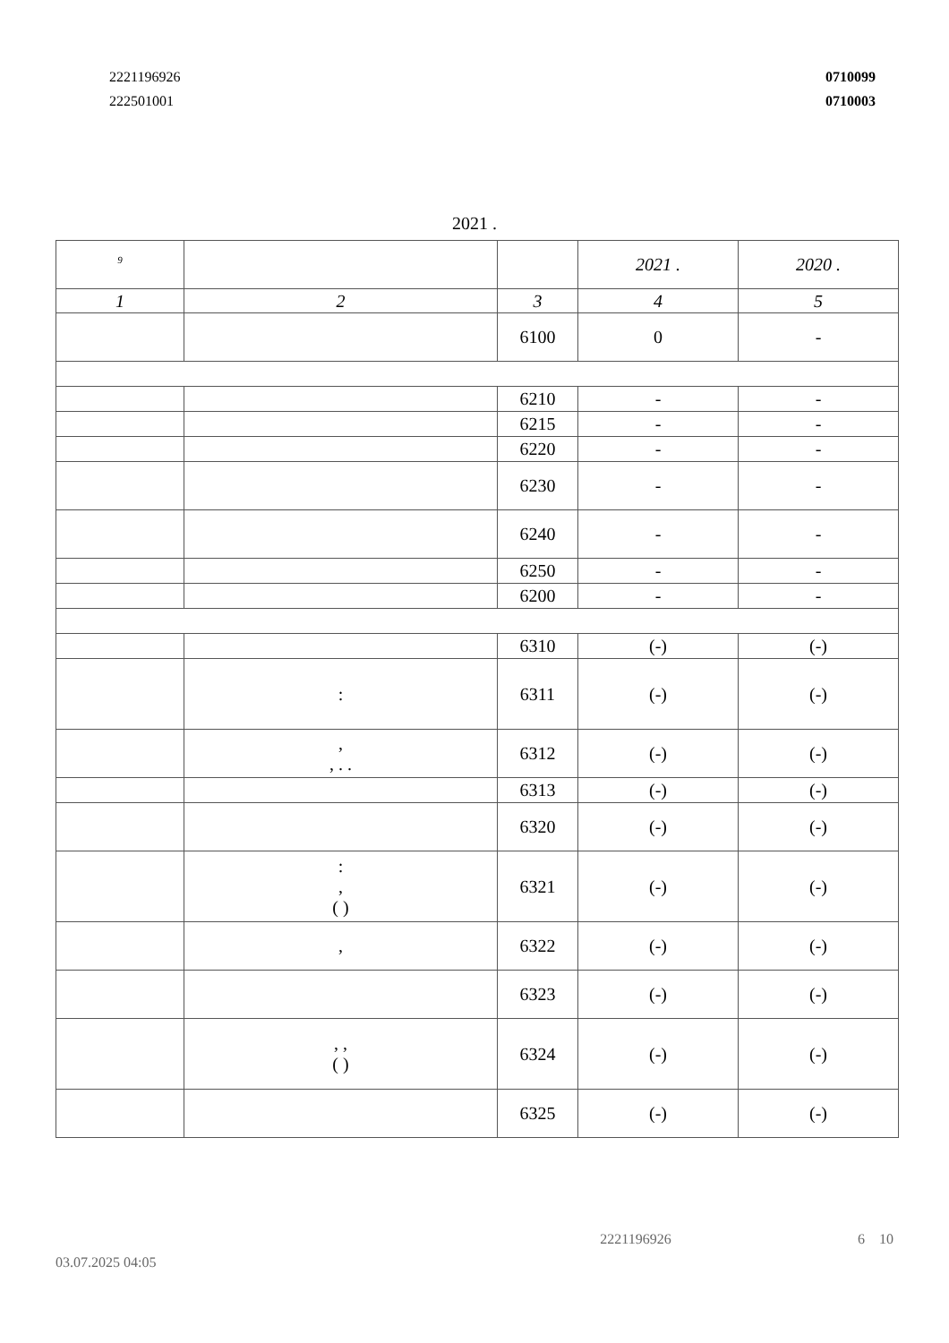2221196926
222501001
0710099
0710003
2021 .
| <sup>9</sup> | | | 2021 . | 2020 . |
| --- | --- | --- | --- | --- |
| 1 | 2 | 3 | 4 | 5 |
| | | 6100 | 0 | - |
| | | 6210 | - | - |
| | | 6215 | - | - |
| | | 6220 | - | - |
| | | 6230 | - | - |
| | | 6240 | - | - |
| | | 6250 | - | - |
| | | 6200 | - | - |
| | | 6310 | (-) | (-) |
| | : | 6311 | (-) | (-) |
| | , , . . | 6312 | (-) | (-) |
| | | 6313 | (-) | (-) |
| | | 6320 | (-) | (-) |
| | : , ( ) | 6321 | (-) | (-) |
| | , | 6322 | (-) | (-) |
| | | 6323 | (-) | (-) |
| | , , ( ) | 6324 | (-) | (-) |
| | | 6325 | (-) | (-) |
2221196926 6 10
03.07.2025 04:05